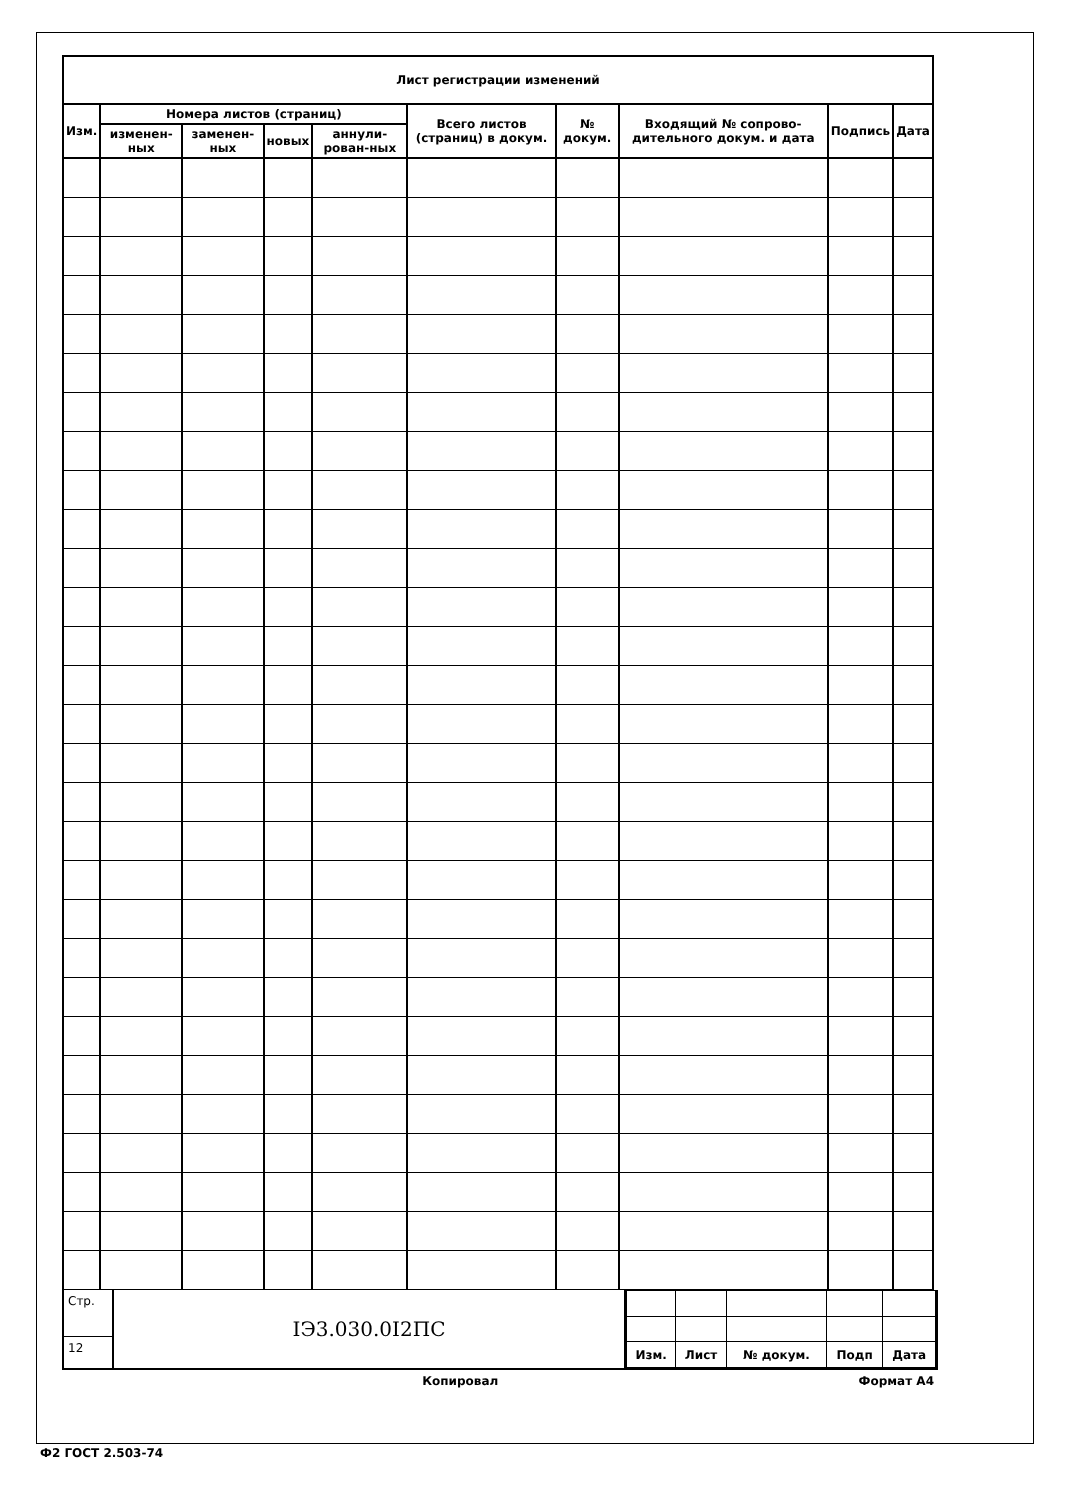| Лист регистрации изменений | | | | | | | | | |
| --- | --- | --- | --- | --- | --- | --- | --- | --- | --- |
| Изм. | Номера листов (страниц) | | | | Всего листов (страниц) в докум. | № докум. | Входящий № сопрово-дительного докум. и дата | Подпись | Дата |
| | изменен-ных | заменен-ных | новых | аннули-рован-ных | | | | | |
Стр.
12
IЭ3.030.0I2ПС
| Изм. | Лист | № докум. | Подп | Дата |
Копировал Формат А4
Ф2 ГОСТ 2.503-74